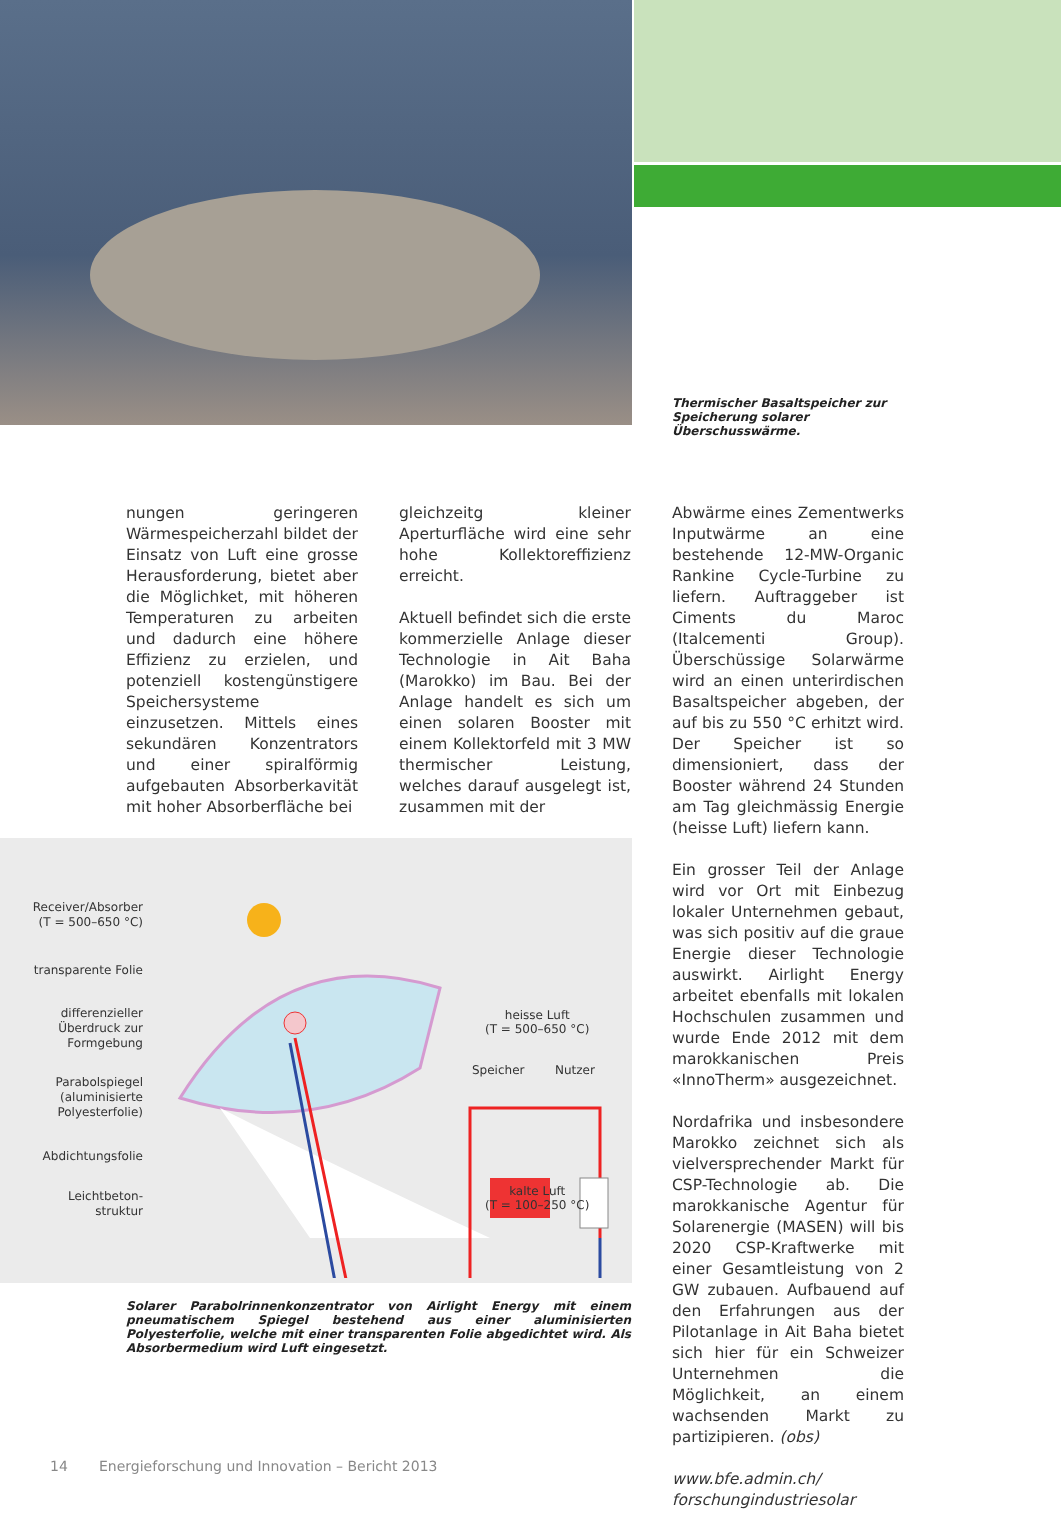Thermischer Basaltspeicher zur Speicherung solarer Überschusswärme.
nungen geringeren Wärmespeicherzahl bildet der Einsatz von Luft eine grosse Herausforderung, bietet aber die Möglichket, mit höheren Temperaturen zu arbeiten und dadurch eine höhere Effizienz zu erzielen, und potenziell kostengünstigere Speichersysteme einzusetzen. Mittels eines sekundären Konzentrators und einer spiralförmig aufgebauten Absorberkavität mit hoher Absorberfläche bei
gleichzeitg kleiner Aperturfläche wird eine sehr hohe Kollektoreffizienz erreicht.
Aktuell befindet sich die erste kommerzielle Anlage dieser Technologie in Ait Baha (Marokko) im Bau. Bei der Anlage handelt es sich um einen solaren Booster mit einem Kollektorfeld mit 3 MW thermischer Leistung, welches darauf ausgelegt ist, zusammen mit der
Abwärme eines Zementwerks Inputwärme an eine bestehende 12-MW-Organic Rankine Cycle-Turbine zu liefern. Auftraggeber ist Ciments du Maroc (Italcementi Group). Überschüssige Solarwärme wird an einen unterirdischen Basaltspeicher abgeben, der auf bis zu 550 °C erhitzt wird. Der Speicher ist so dimensioniert, dass der Booster während 24 Stunden am Tag gleichmässig Energie (heisse Luft) liefern kann.
Ein grosser Teil der Anlage wird vor Ort mit Einbezug lokaler Unternehmen gebaut, was sich positiv auf die graue Energie dieser Technologie auswirkt. Airlight Energy arbeitet ebenfalls mit lokalen Hochschulen zusammen und wurde Ende 2012 mit dem marokkanischen Preis «InnoTherm» ausgezeichnet.
Nordafrika und insbesondere Marokko zeichnet sich als vielversprechender Markt für CSP-Technologie ab. Die marokkanische Agentur für Solarenergie (MASEN) will bis 2020 CSP-Kraftwerke mit einer Gesamtleistung von 2 GW zubauen. Aufbauend auf den Erfahrungen aus der Pilotanlage in Ait Baha bietet sich hier für ein Schweizer Unternehmen die Möglichkeit, an einem wachsenden Markt zu partizipieren. (obs)
www.bfe.admin.ch/
forschungindustriesolar
Receiver/Absorber
(T = 500–650 °C)
transparente Folie
differenzieller Überdruck zur Formgebung
Parabolspiegel (aluminisierte Polyesterfolie)
Abdichtungsfolie
Leichtbeton-
struktur
heisse Luft
(T = 500–650 °C)
Speicher Nutzer
kalte Luft
(T = 100–250 °C)
Solarer Parabolrinnenkonzentrator von Airlight Energy mit einem pneumatischem Spiegel bestehend aus einer aluminisierten Polyesterfolie, welche mit einer transparenten Folie abgedichtet wird. Als Absorbermedium wird Luft eingesetzt.
14 Energieforschung und Innovation – Bericht 2013